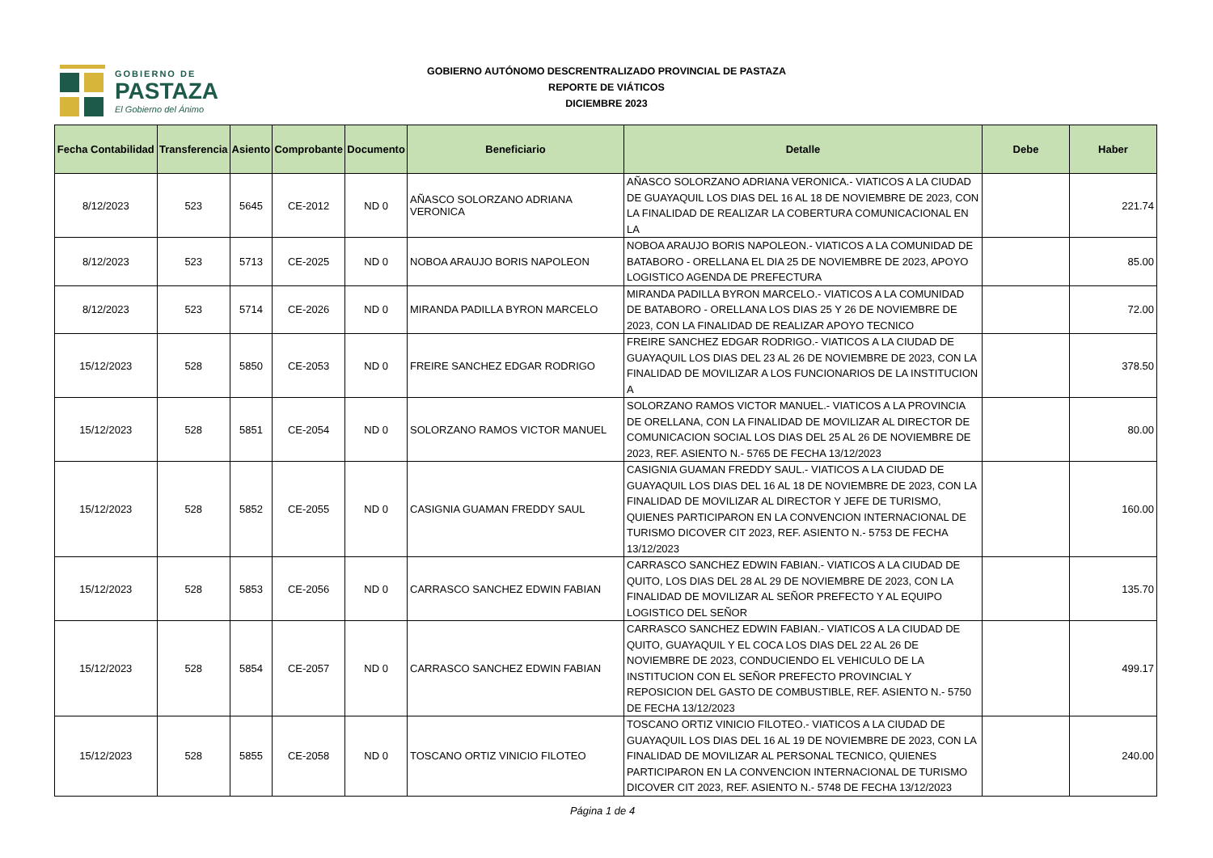GOBIERNO DE
PASTAZA
El Gobierno del Ánimo
GOBIERNO AUTÓNOMO DESCRENTRALIZADO PROVINCIAL DE PASTAZA
REPORTE DE VIÁTICOS
DICIEMBRE 2023
| Fecha Contabilidad | Transferencia | Asiento | Comprobante | Documento | Beneficiario | Detalle | Debe | Haber |
| --- | --- | --- | --- | --- | --- | --- | --- | --- |
| 8/12/2023 | 523 | 5645 | CE-2012 | ND 0 | AÑASCO SOLORZANO ADRIANA VERONICA | AÑASCO SOLORZANO ADRIANA VERONICA.- VIATICOS A LA CIUDAD DE GUAYAQUIL LOS DIAS DEL 16 AL 18 DE NOVIEMBRE DE 2023, CON LA FINALIDAD DE REALIZAR LA COBERTURA COMUNICACIONAL EN LA | | 221.74 |
| 8/12/2023 | 523 | 5713 | CE-2025 | ND 0 | NOBOA ARAUJO BORIS NAPOLEON | NOBOA ARAUJO BORIS NAPOLEON.- VIATICOS A LA COMUNIDAD DE BATABORO - ORELLANA EL DIA 25 DE NOVIEMBRE DE 2023, APOYO LOGISTICO AGENDA DE PREFECTURA | | 85.00 |
| 8/12/2023 | 523 | 5714 | CE-2026 | ND 0 | MIRANDA PADILLA BYRON MARCELO | MIRANDA PADILLA BYRON MARCELO.- VIATICOS A LA COMUNIDAD DE BATABORO - ORELLANA LOS DIAS 25 Y 26 DE NOVIEMBRE DE 2023, CON LA FINALIDAD DE REALIZAR APOYO TECNICO | | 72.00 |
| 15/12/2023 | 528 | 5850 | CE-2053 | ND 0 | FREIRE SANCHEZ EDGAR RODRIGO | FREIRE SANCHEZ EDGAR RODRIGO.- VIATICOS A LA CIUDAD DE GUAYAQUIL LOS DIAS DEL 23 AL 26 DE NOVIEMBRE DE 2023, CON LA FINALIDAD DE MOVILIZAR A LOS FUNCIONARIOS DE LA INSTITUCION A | | 378.50 |
| 15/12/2023 | 528 | 5851 | CE-2054 | ND 0 | SOLORZANO RAMOS VICTOR MANUEL | SOLORZANO RAMOS VICTOR MANUEL.- VIATICOS A LA PROVINCIA DE ORELLANA, CON LA FINALIDAD DE MOVILIZAR AL DIRECTOR DE COMUNICACION SOCIAL LOS DIAS DEL 25 AL 26 DE NOVIEMBRE DE 2023, REF. ASIENTO N.- 5765 DE FECHA 13/12/2023 | | 80.00 |
| 15/12/2023 | 528 | 5852 | CE-2055 | ND 0 | CASIGNIA GUAMAN FREDDY SAUL | CASIGNIA GUAMAN FREDDY SAUL.- VIATICOS A LA CIUDAD DE GUAYAQUIL LOS DIAS DEL 16 AL 18 DE NOVIEMBRE DE 2023, CON LA FINALIDAD DE MOVILIZAR AL DIRECTOR Y JEFE DE TURISMO, QUIENES PARTICIPARON EN LA CONVENCION INTERNACIONAL DE TURISMO DICOVER CIT 2023, REF. ASIENTO N.- 5753 DE FECHA 13/12/2023 | | 160.00 |
| 15/12/2023 | 528 | 5853 | CE-2056 | ND 0 | CARRASCO SANCHEZ EDWIN FABIAN | CARRASCO SANCHEZ EDWIN FABIAN.- VIATICOS A LA CIUDAD DE QUITO, LOS DIAS DEL 28 AL 29 DE NOVIEMBRE DE 2023, CON LA FINALIDAD DE MOVILIZAR AL SEÑOR PREFECTO Y AL EQUIPO LOGISTICO DEL SEÑOR | | 135.70 |
| 15/12/2023 | 528 | 5854 | CE-2057 | ND 0 | CARRASCO SANCHEZ EDWIN FABIAN | CARRASCO SANCHEZ EDWIN FABIAN.- VIATICOS A LA CIUDAD DE QUITO, GUAYAQUIL Y EL COCA LOS DIAS DEL 22 AL 26 DE NOVIEMBRE DE 2023, CONDUCIENDO EL VEHICULO DE LA INSTITUCION CON EL SEÑOR PREFECTO PROVINCIAL Y REPOSICION DEL GASTO DE COMBUSTIBLE, REF. ASIENTO N.- 5750 DE FECHA 13/12/2023 | | 499.17 |
| 15/12/2023 | 528 | 5855 | CE-2058 | ND 0 | TOSCANO ORTIZ VINICIO FILOTEO | TOSCANO ORTIZ VINICIO FILOTEO.- VIATICOS A LA CIUDAD DE GUAYAQUIL LOS DIAS DEL 16 AL 19 DE NOVIEMBRE DE 2023, CON LA FINALIDAD DE MOVILIZAR AL PERSONAL TECNICO, QUIENES PARTICIPARON EN LA CONVENCION INTERNACIONAL DE TURISMO DICOVER CIT 2023, REF. ASIENTO N.- 5748 DE FECHA 13/12/2023 | | 240.00 |
Página 1 de 4